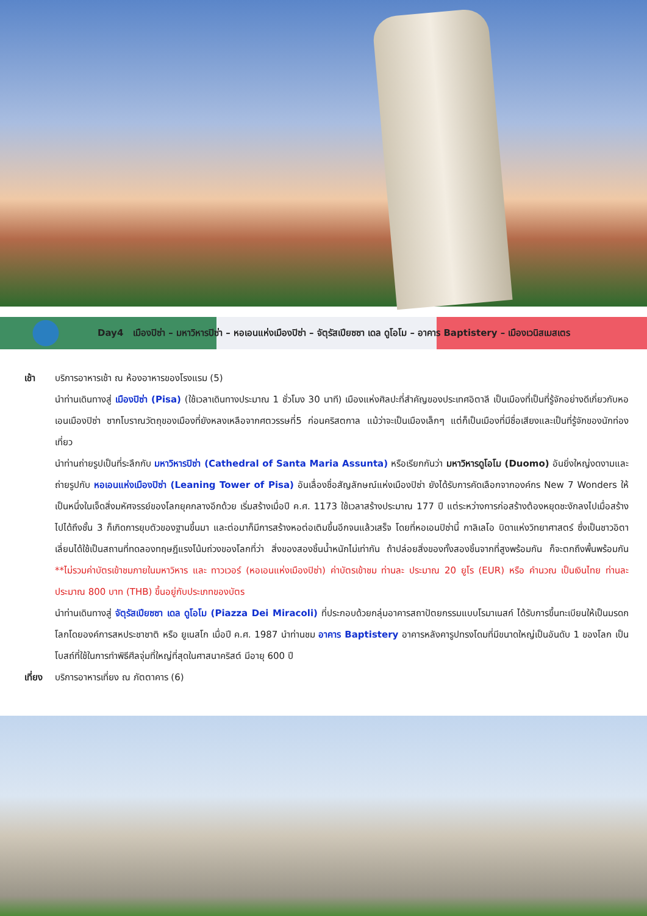Day4 เมืองปิซ่า – มหาวิหารปิซ่า – หอเอนแห่งเมืองปิซ่า – จัตุรัสเปียซซา เดล ดูโอโม – อาคาร Baptistery – เมืองเวนิสเมสเตร
เช้า บริการอาหารเช้า ณ ห้องอาหารของโรงแรม (5)
นำท่านเดินทางสู่ เมืองปิซ่า (Pisa) (ใช้เวลาเดินทางประมาณ 1 ชั่วโมง 30 นาที) เมืองแห่งศิลปะที่สำคัญของประเทศอิตาลี เป็นเมืองที่เป็นที่รู้จักอย่างดีเกี่ยวกับหอเอนเมืองปิซ่า ซากโบราณวัตถุของเมืองที่ยังหลงเหลือจากศตวรรษที่5 ก่อนคริสตกาล แม้ว่าจะเป็นเมืองเล็กๆ แต่ก็เป็นเมืองที่มีชื่อเสียงและเป็นที่รู้จักของนักท่องเที่ยว
นำท่านถ่ายรูปเป็นที่ระลึกกับ มหาวิหารปิซ่า (Cathedral of Santa Maria Assunta) หรือเรียกกันว่า มหาวิหารดูโอโม (Duomo) อันยิ่งใหญ่งดงามและ ถ่ายรูปกับ หอเอนแห่งเมืองปิซ่า (Leaning Tower of Pisa) อันเลื่องชื่อสัญลักษณ์แห่งเมืองปิซ่า ยังได้รับการคัดเลือกจากองค์กร New 7 Wonders ให้เป็นหนึ่งในเจ็ดสิ่งมหัศจรรย์ของโลกยุคกลางอีกด้วย เริ่มสร้างเมื่อปี ค.ศ. 1173 ใช้เวลาสร้างประมาณ 177 ปี แต่ระหว่างการก่อสร้างต้องหยุดชะงักลงไปเมื่อสร้างไปได้ถึงชั้น 3 ก็เกิดการยุบตัวของฐานขึ้นมา และต่อมาก็มีการสร้างหอต่อเติมขึ้นอีกจนแล้วเสร็จ โดยที่หอเอนปิซ่านี้ กาลิเลโอ บิดาแห่งวิทยาศาสตร์ ซึ่งเป็นชาวอิตาเลี่ยนได้ใช้เป็นสถานที่ทดลองทฤษฎีแรงโน้มถ่วงของโลกที่ว่า สิ่งของสองชิ้นน้ำหนักไม่เท่ากัน ถ้าปล่อยสิ่งของทั้งสองชิ้นจากที่สูงพร้อมกัน ก็จะตกถึงพื้นพร้อมกัน **ไม่รวมค่าบัตรเข้าชมภายในมหาวิหาร และ ทาวเวอร์ (หอเอนแห่งเมืองปิซ่า) ค่าบัตรเข้าชม ท่านละ ประมาณ 20 ยูโร (EUR) หรือ คำนวณ เป็นเงินไทย ท่านละ ประมาณ 800 บาท (THB) ขึ้นอยู่กับประเภทของบัตร
นำท่านเดินทางสู่ จัตุรัสเปียซซา เดล ดูโอโม (Piazza Dei Miracoli) ที่ประกอบด้วยกลุ่มอาคารสถาปัตยกรรมแบบโรมาเนสก์ ได้รับการขึ้นทะเบียนให้เป็นมรดกโลกโดยองค์การสหประชาชาติ หรือ ยูเนสโก เมื่อปี ค.ศ. 1987 นำท่านชม อาคาร Baptistery อาคารหลังคารูปทรงโดมที่มีขนาดใหญ่เป็นอันดับ 1 ของโลก เป็นโบสถ์ที่ใช้ในการทำพิธีศีลจุ่มที่ใหญ่ที่สุดในศาสนาคริสต์ มีอายุ 600 ปี
เที่ยง
บริการอาหารเที่ยง ณ ภัตตาคาร (6)